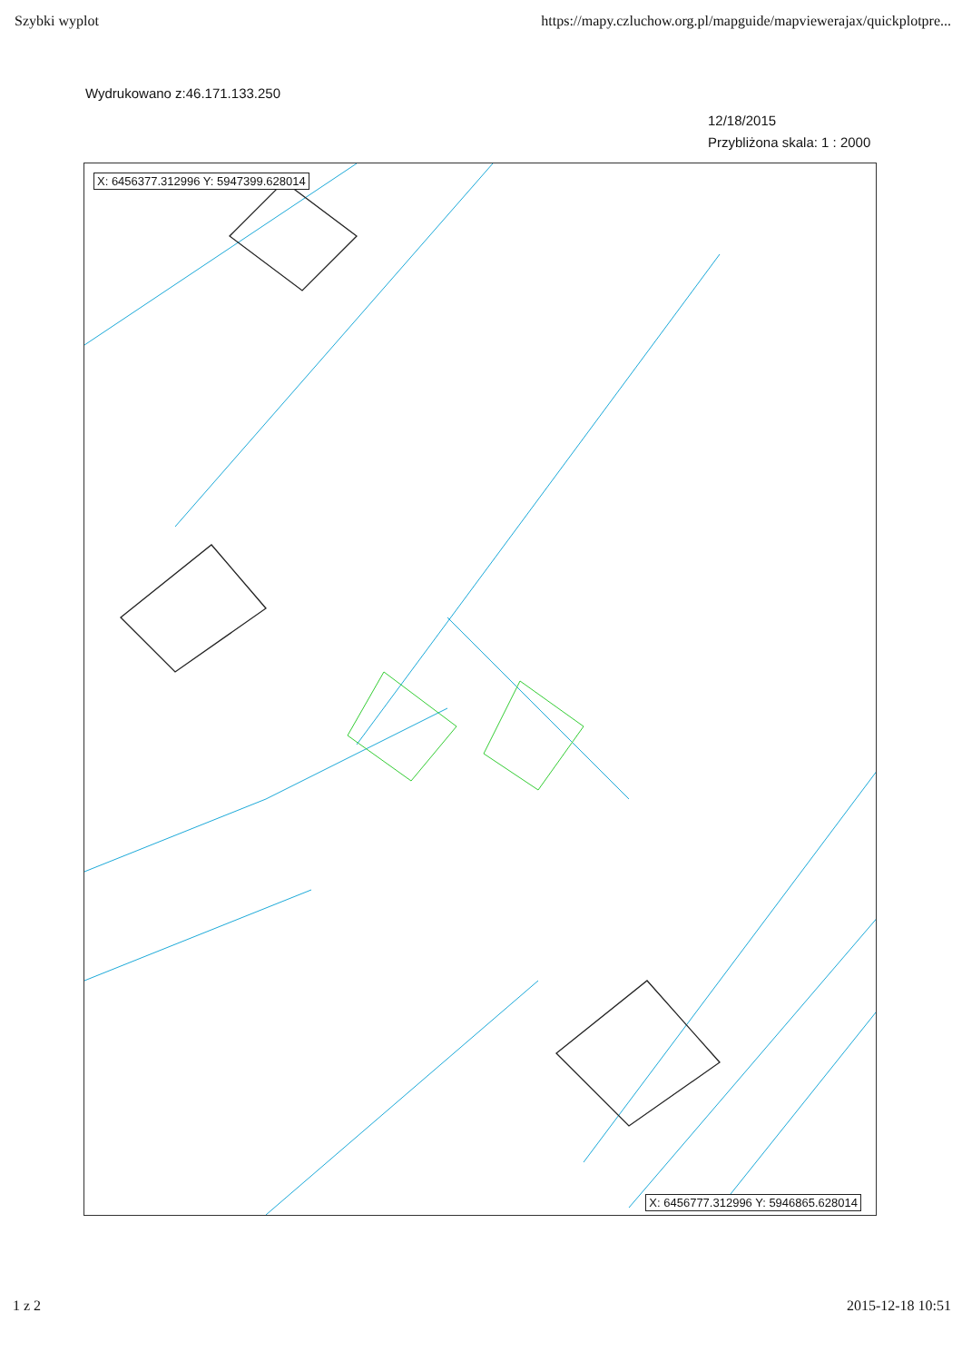Szybki wyplot https://mapy.czluchow.org.pl/mapguide/mapviewerajax/quickplotpre...
Wydrukowano z:46.171.133.250
12/18/2015
Przybliżona skala: 1 : 2000
X: 6456377.312996 Y: 5947399.628014
X: 6456777.312996 Y: 5946865.628014
1 z 2 2015-12-18 10:51